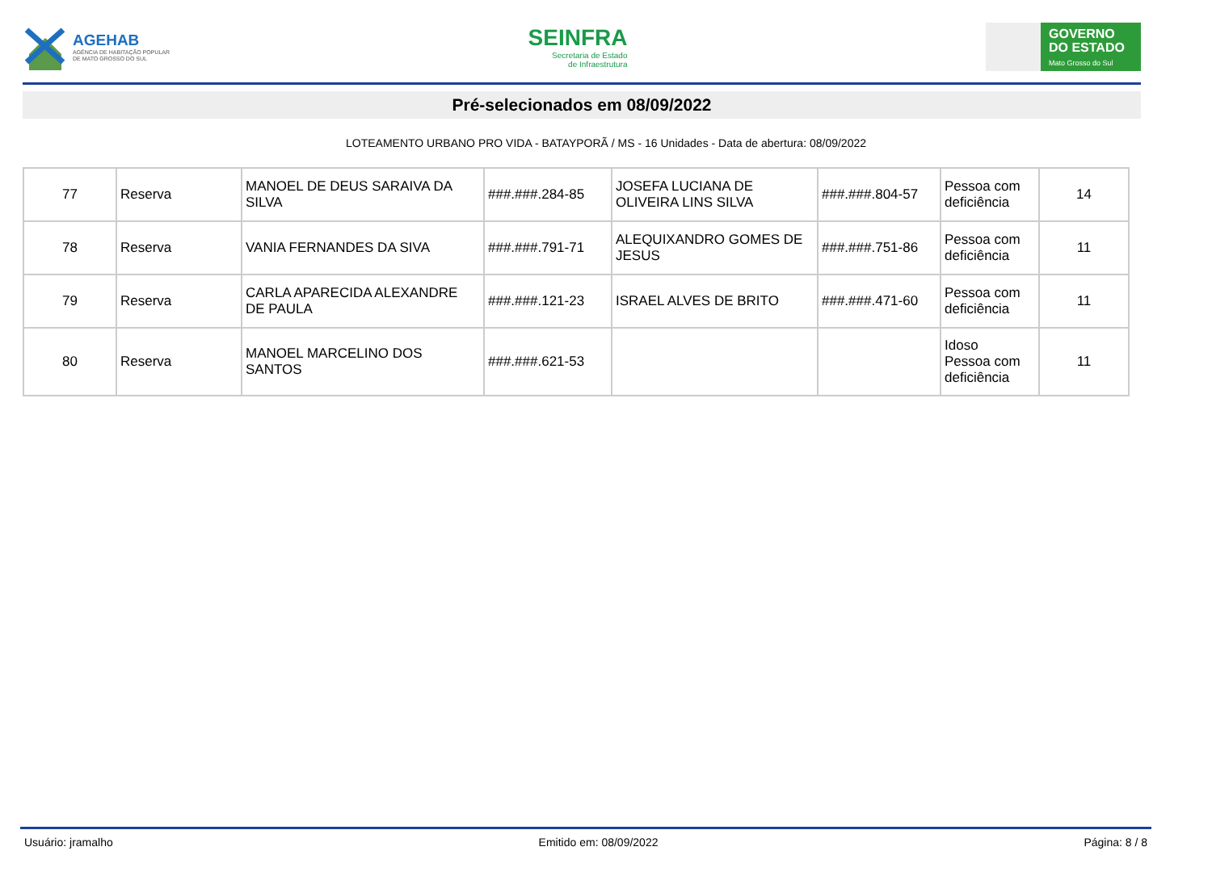AGEHAB
AGÊNCIA DE HABITAÇÃO POPULAR
DE MATO GROSSO DO SUL
SEINFRA
Secretaria de Estado
de Infraestrutura
GOVERNO
DO ESTADO
Mato Grosso do Sul
Pré-selecionados em 08/09/2022
LOTEAMENTO URBANO PRO VIDA - BATAYPORÃ / MS - 16 Unidades - Data de abertura: 08/09/2022
| 77 | Reserva | MANOEL DE DEUS SARAIVA DA SILVA | ###.###.284-85 | JOSEFA LUCIANA DE OLIVEIRA LINS SILVA | ###.###.804-57 | Pessoa com deficiência | 14 |
| 78 | Reserva | VANIA FERNANDES DA SIVA | ###.###.791-71 | ALEQUIXANDRO GOMES DE JESUS | ###.###.751-86 | Pessoa com deficiência | 11 |
| 79 | Reserva | CARLA APARECIDA ALEXANDRE DE PAULA | ###.###.121-23 | ISRAEL ALVES DE BRITO | ###.###.471-60 | Pessoa com deficiência | 11 |
| 80 | Reserva | MANOEL MARCELINO DOS SANTOS | ###.###.621-53 | | | Idoso Pessoa com deficiência | 11 |
Usuário: jramalho Emitido em: 08/09/2022 Página: 8 / 8